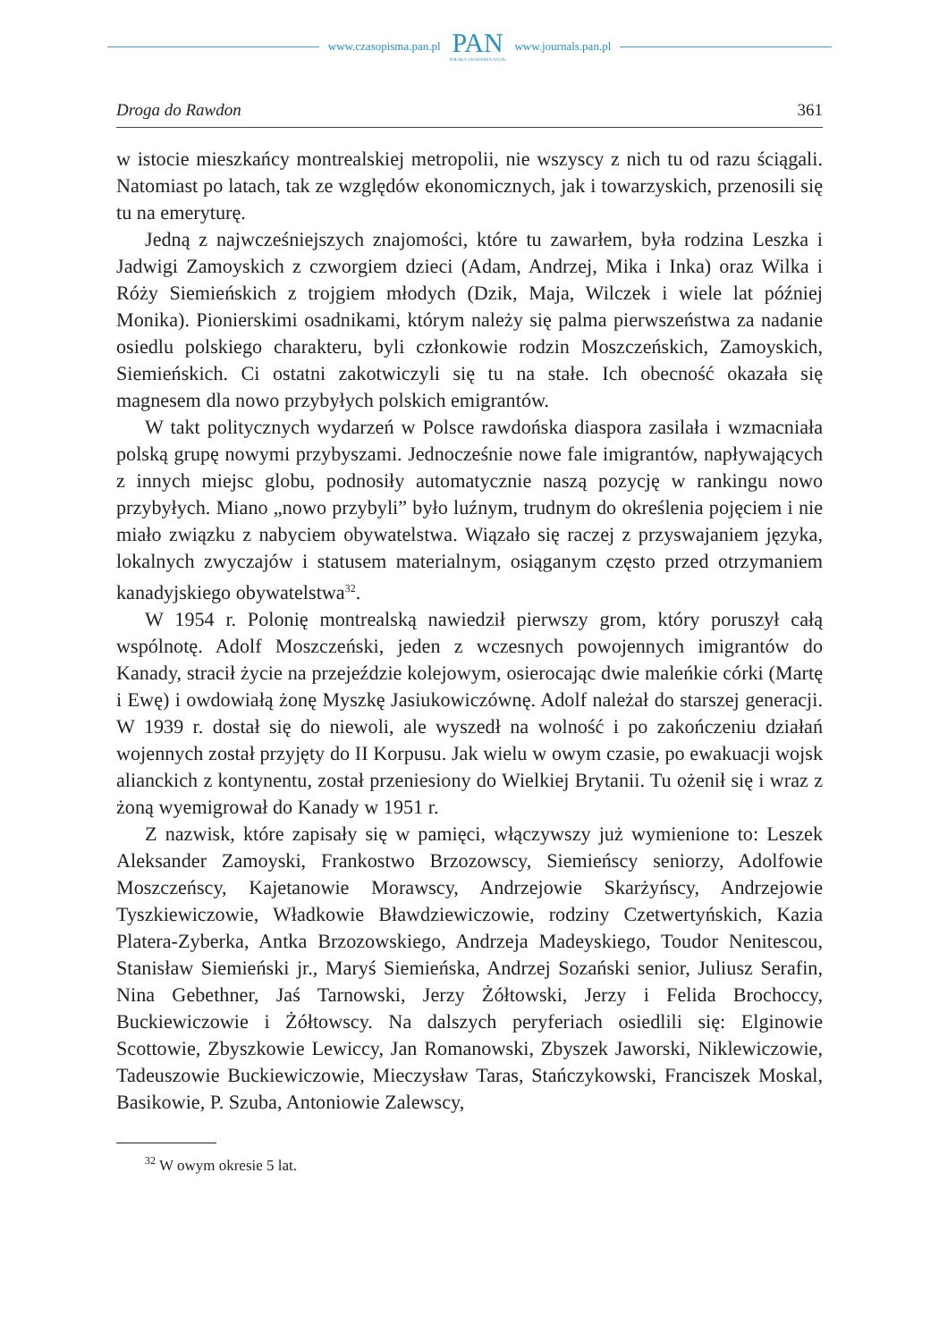www.czasopisma.pan.pl
PAN
POLSKA AKADEMIA NAUK
www.journals.pan.pl
Droga do Rawdon 361
w istocie mieszkańcy montrealskiej metropolii, nie wszyscy z nich tu od razu ściągali. Natomiast po latach, tak ze względów ekonomicznych, jak i towarzyskich, przenosili się tu na emeryturę.
Jedną z najwcześniejszych znajomości, które tu zawarłem, była rodzina Leszka i Jadwigi Zamoyskich z czworgiem dzieci (Adam, Andrzej, Mika i Inka) oraz Wilka i Róży Siemieńskich z trojgiem młodych (Dzik, Maja, Wilczek i wiele lat później Monika). Pionierskimi osadnikami, którym należy się palma pierwszeństwa za nadanie osiedlu polskiego charakteru, byli członkowie rodzin Moszczeńskich, Zamoyskich, Siemieńskich. Ci ostatni zakotwiczyli się tu na stałe. Ich obecność okazała się magnesem dla nowo przybyłych polskich emigrantów.
W takt politycznych wydarzeń w Polsce rawdońska diaspora zasilała i wzmacniała polską grupę nowymi przybyszami. Jednocześnie nowe fale imigrantów, napływających z innych miejsc globu, podnosiły automatycznie naszą pozycję w rankingu nowo przybyłych. Miano „nowo przybyli” było luźnym, trudnym do określenia pojęciem i nie miało związku z nabyciem obywatelstwa. Wiązało się raczej z przyswajaniem języka, lokalnych zwyczajów i statusem materialnym, osiąganym często przed otrzymaniem kanadyjskiego obywatelstwa<sup>32</sup>.
W 1954 r. Polonię montrealską nawiedził pierwszy grom, który poruszył całą wspólnotę. Adolf Moszczeński, jeden z wczesnych powojennych imigrantów do Kanady, stracił życie na przejeździe kolejowym, osierocając dwie maleńkie córki (Martę i Ewę) i owdowiałą żonę Myszkę Jasiukowiczównę. Adolf należał do starszej generacji. W 1939 r. dostał się do niewoli, ale wyszedł na wolność i po zakończeniu działań wojennych został przyjęty do II Korpusu. Jak wielu w owym czasie, po ewakuacji wojsk alianckich z kontynentu, został przeniesiony do Wielkiej Brytanii. Tu ożenił się i wraz z żoną wyemigrował do Kanady w 1951 r.
Z nazwisk, które zapisały się w pamięci, włączywszy już wymienione to: Leszek Aleksander Zamoyski, Frankostwo Brzozowscy, Siemieńscy seniorzy, Adolfowie Moszczeńscy, Kajetanowie Morawscy, Andrzejowie Skarżyńscy, Andrzejowie Tyszkiewiczowie, Władkowie Bławdziewiczowie, rodziny Czetwertyńskich, Kazia Platera-Zyberka, Antka Brzozowskiego, Andrzeja Madeyskiego, Toudor Nenitescou, Stanisław Siemieński jr., Maryś Siemieńska, Andrzej Sozański senior, Juliusz Serafin, Nina Gebethner, Jaś Tarnowski, Jerzy Żółtowski, Jerzy i Felida Brochoccy, Buckiewiczowie i Żółtowscy. Na dalszych peryferiach osiedlili się: Elginowie Scottowie, Zbyszkowie Lewiccy, Jan Romanowski, Zbyszek Jaworski, Niklewiczowie, Tadeuszowie Buckiewiczowie, Mieczysław Taras, Stańczykowski, Franciszek Moskal, Basikowie, P. Szuba, Antoniowie Zalewscy,
<sup>32</sup> W owym okresie 5 lat.